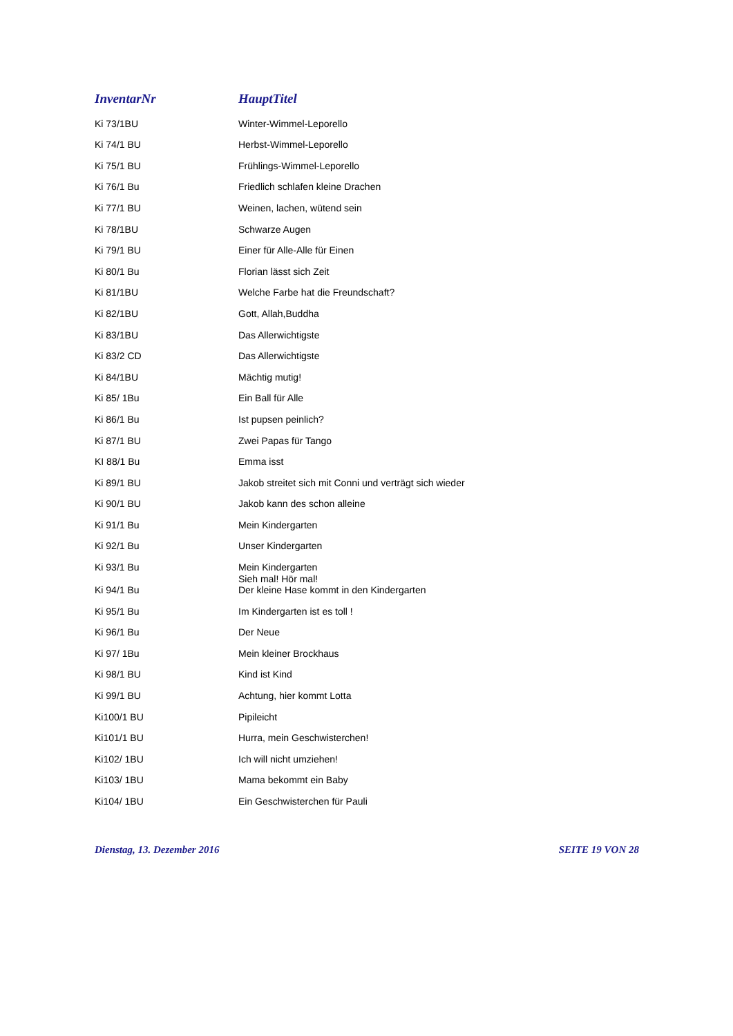| InventarNr | HauptTitel |
| --- | --- |
| Ki 73/1BU | Winter-Wimmel-Leporello |
| Ki 74/1 BU | Herbst-Wimmel-Leporello |
| Ki 75/1 BU | Frühlings-Wimmel-Leporello |
| Ki 76/1 Bu | Friedlich schlafen kleine Drachen |
| Ki 77/1 BU | Weinen, lachen, wütend sein |
| Ki 78/1BU | Schwarze Augen |
| Ki 79/1 BU | Einer für Alle-Alle für Einen |
| Ki 80/1 Bu | Florian lässt sich Zeit |
| Ki 81/1BU | Welche Farbe hat die Freundschaft? |
| Ki 82/1BU | Gott, Allah,Buddha |
| Ki 83/1BU | Das Allerwichtigste |
| Ki 83/2 CD | Das Allerwichtigste |
| Ki 84/1BU | Mächtig mutig! |
| Ki 85/ 1Bu | Ein Ball für Alle |
| Ki 86/1 Bu | Ist pupsen peinlich? |
| Ki 87/1 BU | Zwei Papas für Tango |
| KI 88/1 Bu | Emma isst |
| Ki 89/1 BU | Jakob streitet sich mit Conni und verträgt sich wieder |
| Ki 90/1 BU | Jakob kann des schon alleine |
| Ki 91/1 Bu | Mein Kindergarten |
| Ki 92/1 Bu | Unser Kindergarten |
| Ki 93/1 Bu | Mein Kindergarten |
| Ki 94/1 Bu | Sieh mal! Hör mal! Der kleine Hase kommt in den Kindergarten |
| Ki 95/1 Bu | Im Kindergarten ist es toll ! |
| Ki 96/1 Bu | Der Neue |
| Ki 97/ 1Bu | Mein kleiner Brockhaus |
| Ki 98/1 BU | Kind ist Kind |
| Ki 99/1 BU | Achtung, hier kommt Lotta |
| Ki100/1 BU | Pipileicht |
| Ki101/1 BU | Hurra, mein Geschwisterchen! |
| Ki102/ 1BU | Ich will nicht umziehen! |
| Ki103/ 1BU | Mama bekommt ein Baby |
| Ki104/ 1BU | Ein Geschwisterchen für Pauli |
Dienstag, 13. Dezember 2016 SEITE 19 VON 28